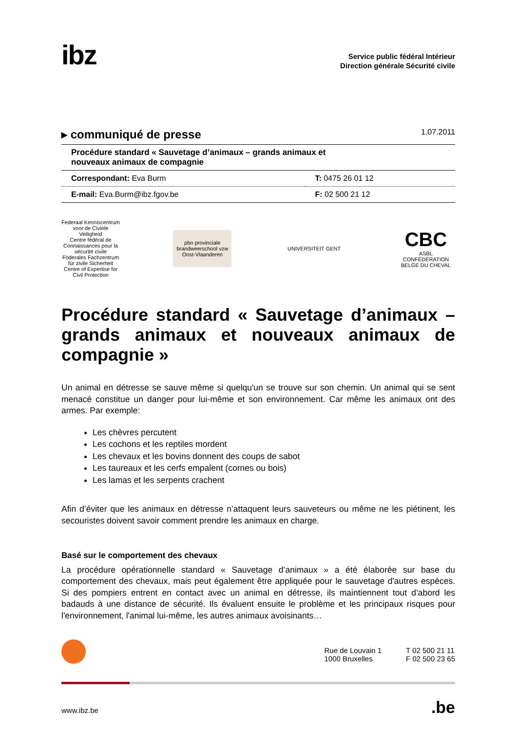ibz
Service public fédéral Intérieur
Direction générale Sécurité civile
▸ communiqué de presse 1.07.2011
Procédure standard « Sauvetage d’animaux – grands animaux et
nouveaux animaux de compagnie
| Correspondant: Eva Burm | T: 0475 26 01 12 |
| E-mail: Eva.Burm@ibz.fgov.be | F: 02 500 21 12 |
Federaal Kenniscentrum voor de Civiele Veiligheid
Centre fédéral de Connaissances pour la sécurité civile
Föderales Fachzentrum für zivile Sicherheit
Centre of Expertise for Civil Protection
pbo provinciale brandweerschool vzw Oost-Vlaanderen
UNIVERSITEIT GENT
CBC
ASBL CONFÉDÉRATION BELGE DU CHEVAL
Procédure standard « Sauvetage d’animaux – grands animaux et nouveaux animaux de compagnie »
Un animal en détresse se sauve même si quelqu'un se trouve sur son chemin. Un animal qui se sent menacé constitue un danger pour lui-même et son environnement. Car même les animaux ont des armes. Par exemple:
Les chèvres percutent
Les cochons et les reptiles mordent
Les chevaux et les bovins donnent des coups de sabot
Les taureaux et les cerfs empalent (cornes ou bois)
Les lamas et les serpents crachent
Afin d’éviter que les animaux en détresse n’attaquent leurs sauveteurs ou même ne les piétinent, les secouristes doivent savoir comment prendre les animaux en charge.
Basé sur le comportement des chevaux
La procédure opérationnelle standard « Sauvetage d’animaux » a été élaborée sur base du comportement des chevaux, mais peut également être appliquée pour le sauvetage d'autres espèces. Si des pompiers entrent en contact avec un animal en détresse, ils maintiennent tout d’abord les badauds à une distance de sécurité. Ils évaluent ensuite le problème et les principaux risques pour l'environnement, l'animal lui-même, les autres animaux avoisinants…
Rue de Louvain 1
1000 Bruxelles
T 02 500 21 11
F 02 500 23 65
www.ibz.be.be